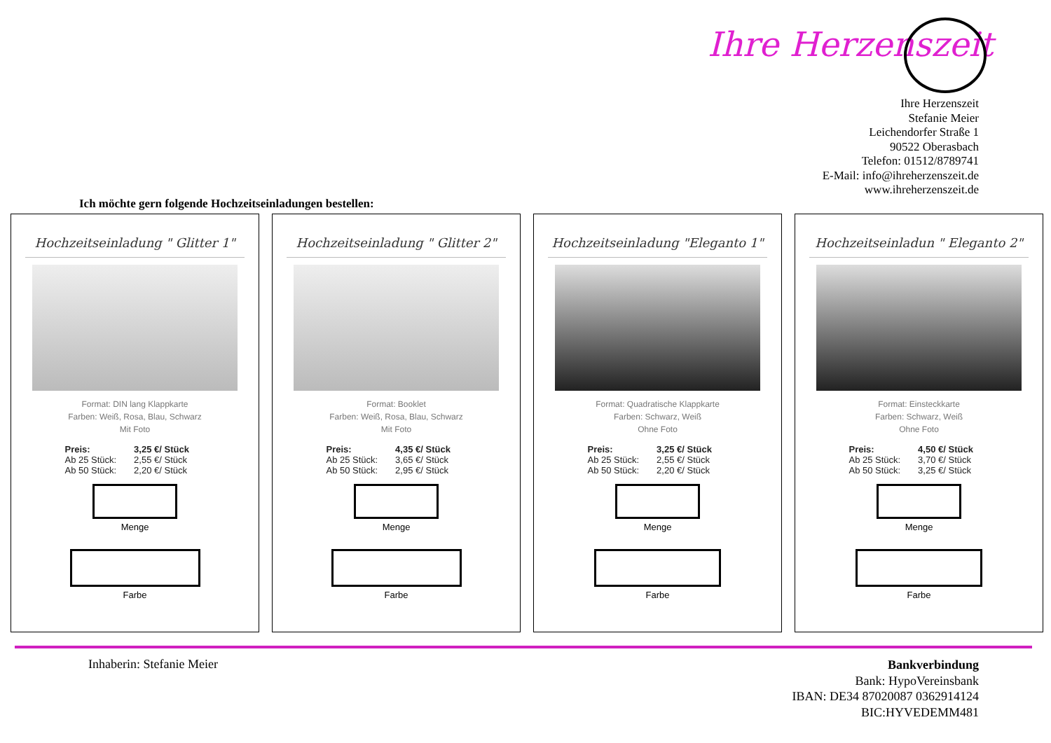Ihre Herzenszeit
Ihre Herzenszeit
Stefanie Meier
Leichendorfer Straße 1
90522 Oberasbach
Telefon: 01512/8789741
E-Mail: info@ihreherzenszeit.de
www.ihreherzenszeit.de
Ich möchte gern folgende Hochzeitseinladungen bestellen:
Hochzeitseinladung " Glitter 1"
Format: DIN lang Klappkarte
Farben: Weiß, Rosa, Blau, Schwarz
Mit Foto
Preis: 3,25 €/ Stück
Ab 25 Stück: 2,55 €/ Stück
Ab 50 Stück: 2,20 €/ Stück
Menge
Farbe
Hochzeitseinladung " Glitter 2"
Format: Booklet
Farben: Weiß, Rosa, Blau, Schwarz
Mit Foto
Preis: 4,35 €/ Stück
Ab 25 Stück: 3,65 €/ Stück
Ab 50 Stück: 2,95 €/ Stück
Menge
Farbe
Hochzeitseinladung "Eleganto 1"
Format: Quadratische Klappkarte
Farben: Schwarz, Weiß
Ohne Foto
Preis: 3,25 €/ Stück
Ab 25 Stück: 2,55 €/ Stück
Ab 50 Stück: 2,20 €/ Stück
Menge
Farbe
Hochzeitseinladun " Eleganto 2"
Format: Einsteckkarte
Farben: Schwarz, Weiß
Ohne Foto
Preis: 4,50 €/ Stück
Ab 25 Stück: 3,70 €/ Stück
Ab 50 Stück: 3,25 €/ Stück
Menge
Farbe
Inhaberin: Stefanie Meier
Bankverbindung
Bank: HypoVereinsbank
IBAN: DE34 87020087 0362914124
BIC:HYVEDEMM481